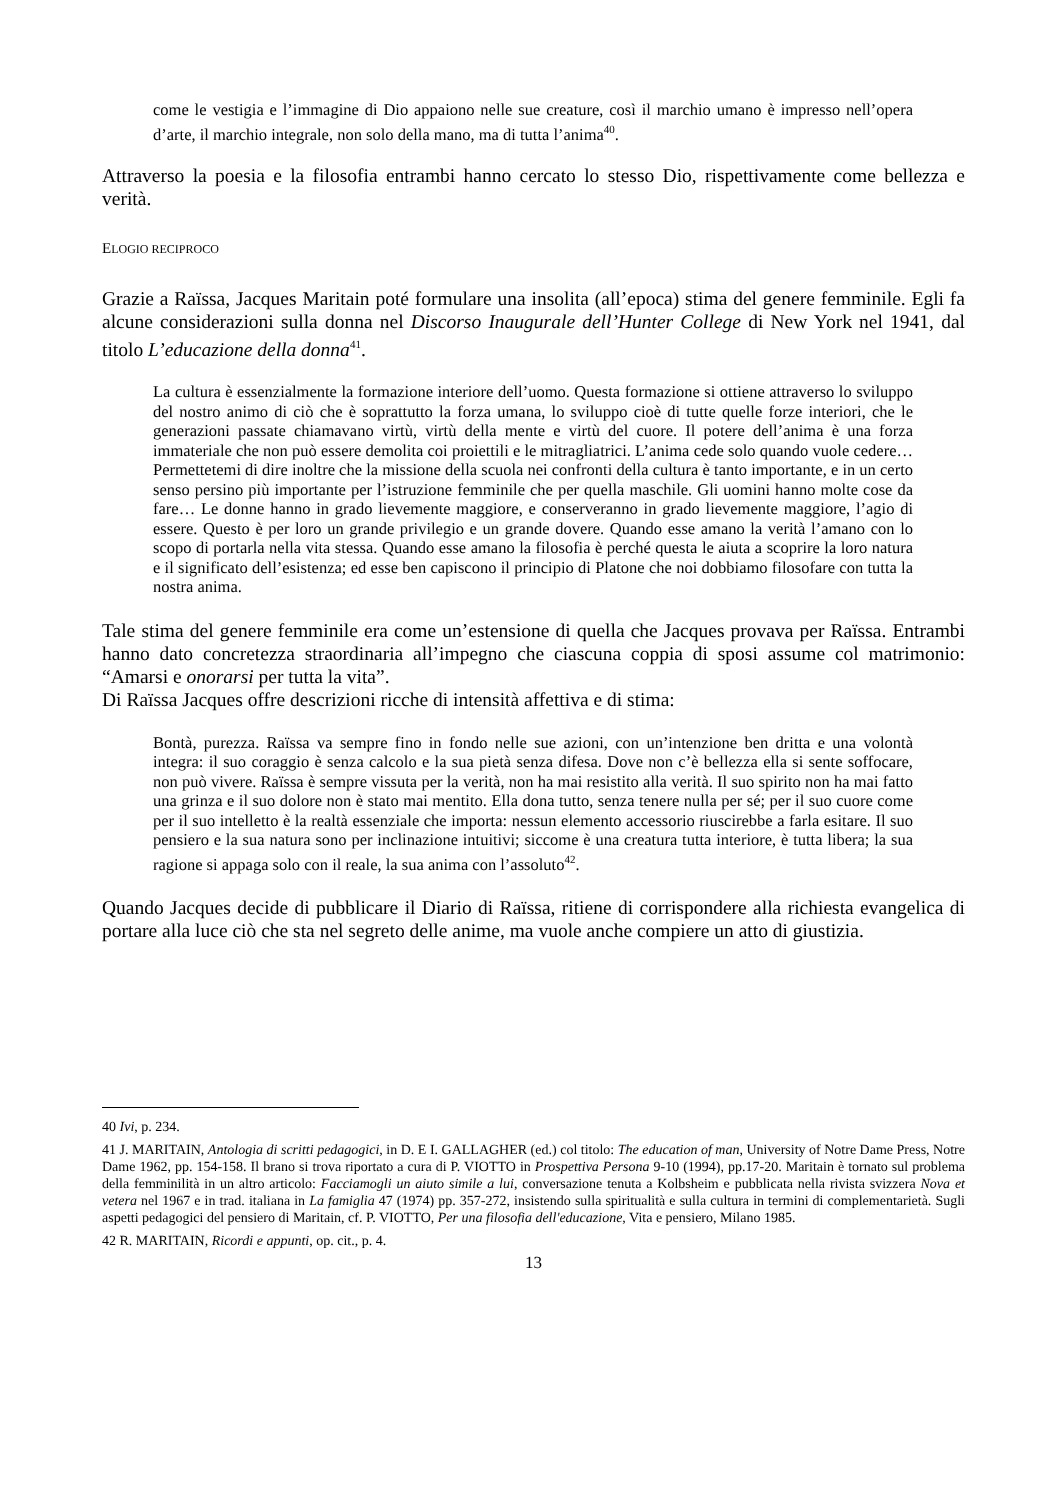come le vestigia e l’immagine di Dio appaiono nelle sue creature, così il marchio umano è impresso nell’opera d’arte, il marchio integrale, non solo della mano, ma di tutta l’anima<sup>40</sup>.
Attraverso la poesia e la filosofia entrambi hanno cercato lo stesso Dio, rispettivamente come bellezza e verità.
ELOGIO RECIPROCO
Grazie a Raïssa, Jacques Maritain poté formulare una insolita (all’epoca) stima del genere femminile. Egli fa alcune considerazioni sulla donna nel Discorso Inaugurale dell’Hunter College di New York nel 1941, dal titolo L’educazione della donna<sup>41</sup>.
La cultura è essenzialmente la formazione interiore dell’uomo. Questa formazione si ottiene attraverso lo sviluppo del nostro animo di ciò che è soprattutto la forza umana, lo sviluppo cioè di tutte quelle forze interiori, che le generazioni passate chiamavano virtù, virtù della mente e virtù del cuore. Il potere dell’anima è una forza immateriale che non può essere demolita coi proiettili e le mitragliatrici. L’anima cede solo quando vuole cedere… Permettetemi di dire inoltre che la missione della scuola nei confronti della cultura è tanto importante, e in un certo senso persino più importante per l’istruzione femminile che per quella maschile. Gli uomini hanno molte cose da fare… Le donne hanno in grado lievemente maggiore, e conserveranno in grado lievemente maggiore, l’agio di essere. Questo è per loro un grande privilegio e un grande dovere. Quando esse amano la verità l’amano con lo scopo di portarla nella vita stessa. Quando esse amano la filosofia è perché questa le aiuta a scoprire la loro natura e il significato dell’esistenza; ed esse ben capiscono il principio di Platone che noi dobbiamo filosofare con tutta la nostra anima.
Tale stima del genere femminile era come un’estensione di quella che Jacques provava per Raïssa. Entrambi hanno dato concretezza straordinaria all’impegno che ciascuna coppia di sposi assume col matrimonio: “Amarsi e onorarsi per tutta la vita”.
Di Raïssa Jacques offre descrizioni ricche di intensità affettiva e di stima:
Bontà, purezza. Raïssa va sempre fino in fondo nelle sue azioni, con un’intenzione ben dritta e una volontà integra: il suo coraggio è senza calcolo e la sua pietà senza difesa. Dove non c’è bellezza ella si sente soffocare, non può vivere. Raïssa è sempre vissuta per la verità, non ha mai resistito alla verità. Il suo spirito non ha mai fatto una grinza e il suo dolore non è stato mai mentito. Ella dona tutto, senza tenere nulla per sé; per il suo cuore come per il suo intelletto è la realtà essenziale che importa: nessun elemento accessorio riuscirebbe a farla esitare. Il suo pensiero e la sua natura sono per inclinazione intuitivi; siccome è una creatura tutta interiore, è tutta libera; la sua ragione si appaga solo con il reale, la sua anima con l’assoluto<sup>42</sup>.
Quando Jacques decide di pubblicare il Diario di Raïssa, ritiene di corrispondere alla richiesta evangelica di portare alla luce ciò che sta nel segreto delle anime, ma vuole anche compiere un atto di giustizia.
<sup>40</sup> Ivi, p. 234.
<sup>41</sup> J. MARITAIN, Antologia di scritti pedagogici, in D. E I. GALLAGHER (ed.) col titolo: The education of man, University of Notre Dame Press, Notre Dame 1962, pp. 154-158. Il brano si trova riportato a cura di P. VIOTTO in Prospettiva Persona 9-10 (1994), pp.17-20. Maritain è tornato sul problema della femminilità in un altro articolo: Facciamogli un aiuto simile a lui, conversazione tenuta a Kolbsheim e pubblicata nella rivista svizzera Nova et vetera nel 1967 e in trad. italiana in La famiglia 47 (1974) pp. 357-272, insistendo sulla spiritualità e sulla cultura in termini di complementarietà. Sugli aspetti pedagogici del pensiero di Maritain, cf. P. VIOTTO, Per una filosofia dell'educazione, Vita e pensiero, Milano 1985.
<sup>42</sup> R. MARITAIN, Ricordi e appunti, op. cit., p. 4.
13